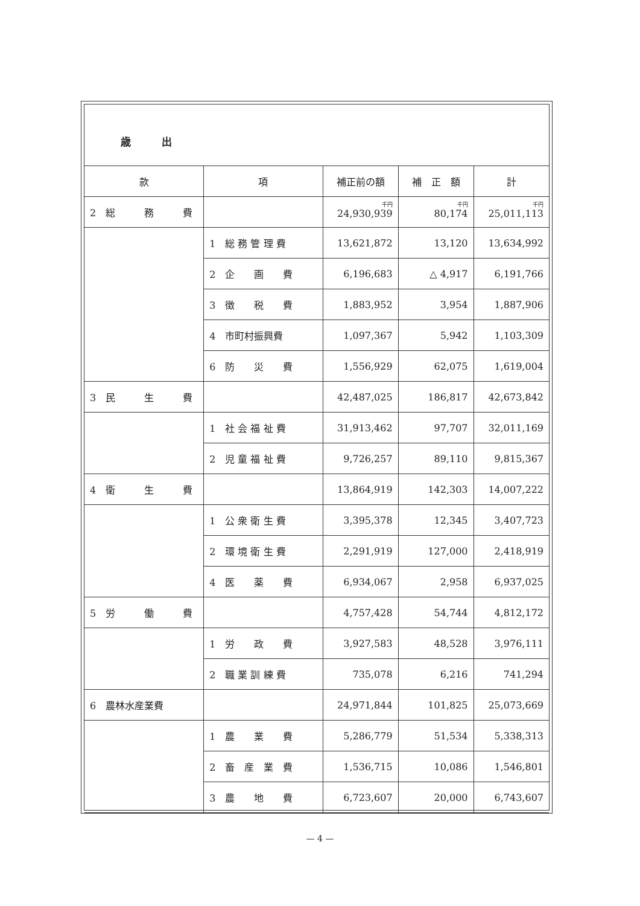歳　　　出
| 款 | 項 | 補正前の額 | 補 正 額 | 計 |
| --- | --- | --- | --- | --- |
| 2 総 務 費 | | 千円 24,930,939 | 千円 80,174 | 千円 25,011,113 |
| | 1 総 務 管 理 費 | 13,621,872 | 13,120 | 13,634,992 |
| | 2 企 画 費 | 6,196,683 | △ 4,917 | 6,191,766 |
| | 3 徴 税 費 | 1,883,952 | 3,954 | 1,887,906 |
| | 4 市町村振興費 | 1,097,367 | 5,942 | 1,103,309 |
| | 6 防 災 費 | 1,556,929 | 62,075 | 1,619,004 |
| 3 民 生 費 | | 42,487,025 | 186,817 | 42,673,842 |
| | 1 社 会 福 祉 費 | 31,913,462 | 97,707 | 32,011,169 |
| | 2 児 童 福 祉 費 | 9,726,257 | 89,110 | 9,815,367 |
| 4 衛 生 費 | | 13,864,919 | 142,303 | 14,007,222 |
| | 1 公 衆 衛 生 費 | 3,395,378 | 12,345 | 3,407,723 |
| | 2 環 境 衛 生 費 | 2,291,919 | 127,000 | 2,418,919 |
| | 4 医 薬 費 | 6,934,067 | 2,958 | 6,937,025 |
| 5 労 働 費 | | 4,757,428 | 54,744 | 4,812,172 |
| | 1 労 政 費 | 3,927,583 | 48,528 | 3,976,111 |
| | 2 職 業 訓 練 費 | 735,078 | 6,216 | 741,294 |
| 6 農林水産業費 | | 24,971,844 | 101,825 | 25,073,669 |
| | 1 農 業 費 | 5,286,779 | 51,534 | 5,338,313 |
| | 2 畜 産 業 費 | 1,536,715 | 10,086 | 1,546,801 |
| | 3 農 地 費 | 6,723,607 | 20,000 | 6,743,607 |
— 4 —